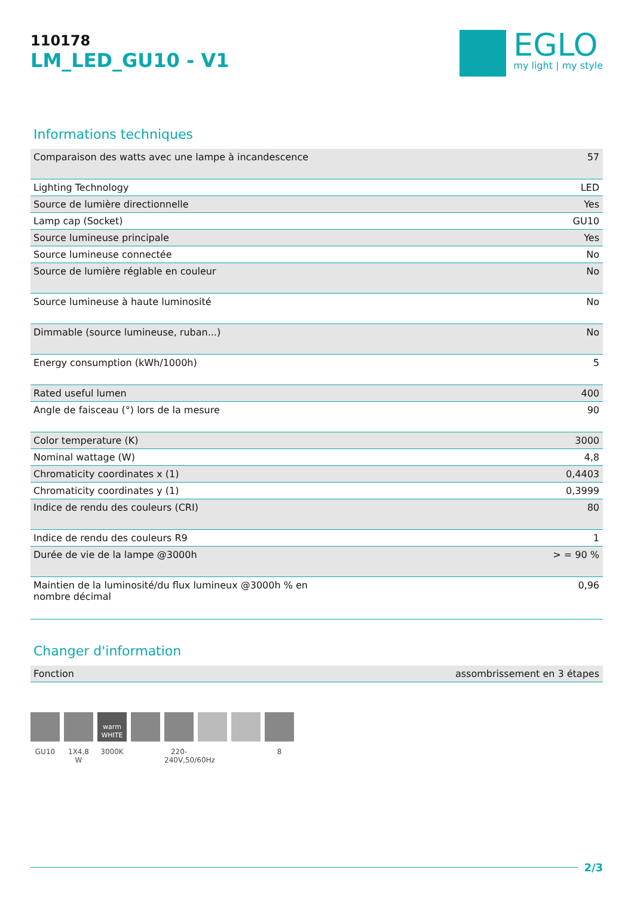110178
LM_LED_GU10 - V1
EGLO
my light | my style
Informations techniques
| Comparaison des watts avec une lampe à incandescence | 57 |
| Lighting Technology | LED |
| Source de lumière directionnelle | Yes |
| Lamp cap (Socket) | GU10 |
| Source lumineuse principale | Yes |
| Source lumineuse connectée | No |
| Source de lumière réglable en couleur | No |
| Source lumineuse à haute luminosité | No |
| Dimmable (source lumineuse, ruban...) | No |
| Energy consumption (kWh/1000h) | 5 |
| Rated useful lumen | 400 |
| Angle de faisceau (°) lors de la mesure | 90 |
| Color temperature (K) | 3000 |
| Nominal wattage (W) | 4,8 |
| Chromaticity coordinates x (1) | 0,4403 |
| Chromaticity coordinates y (1) | 0,3999 |
| Indice de rendu des couleurs (CRI) | 80 |
| Indice de rendu des couleurs R9 | 1 |
| Durée de vie de la lampe @3000h | > = 90 % |
| Maintien de la luminosité/du flux lumineux @3000h % en nombre décimal | 0,96 |
Changer d'information
| Fonction | assombrissement en 3 étapes |
GU10 1X4,8 W
warm
WHITE
3000K
220-240V,50/60Hz
8
2/3